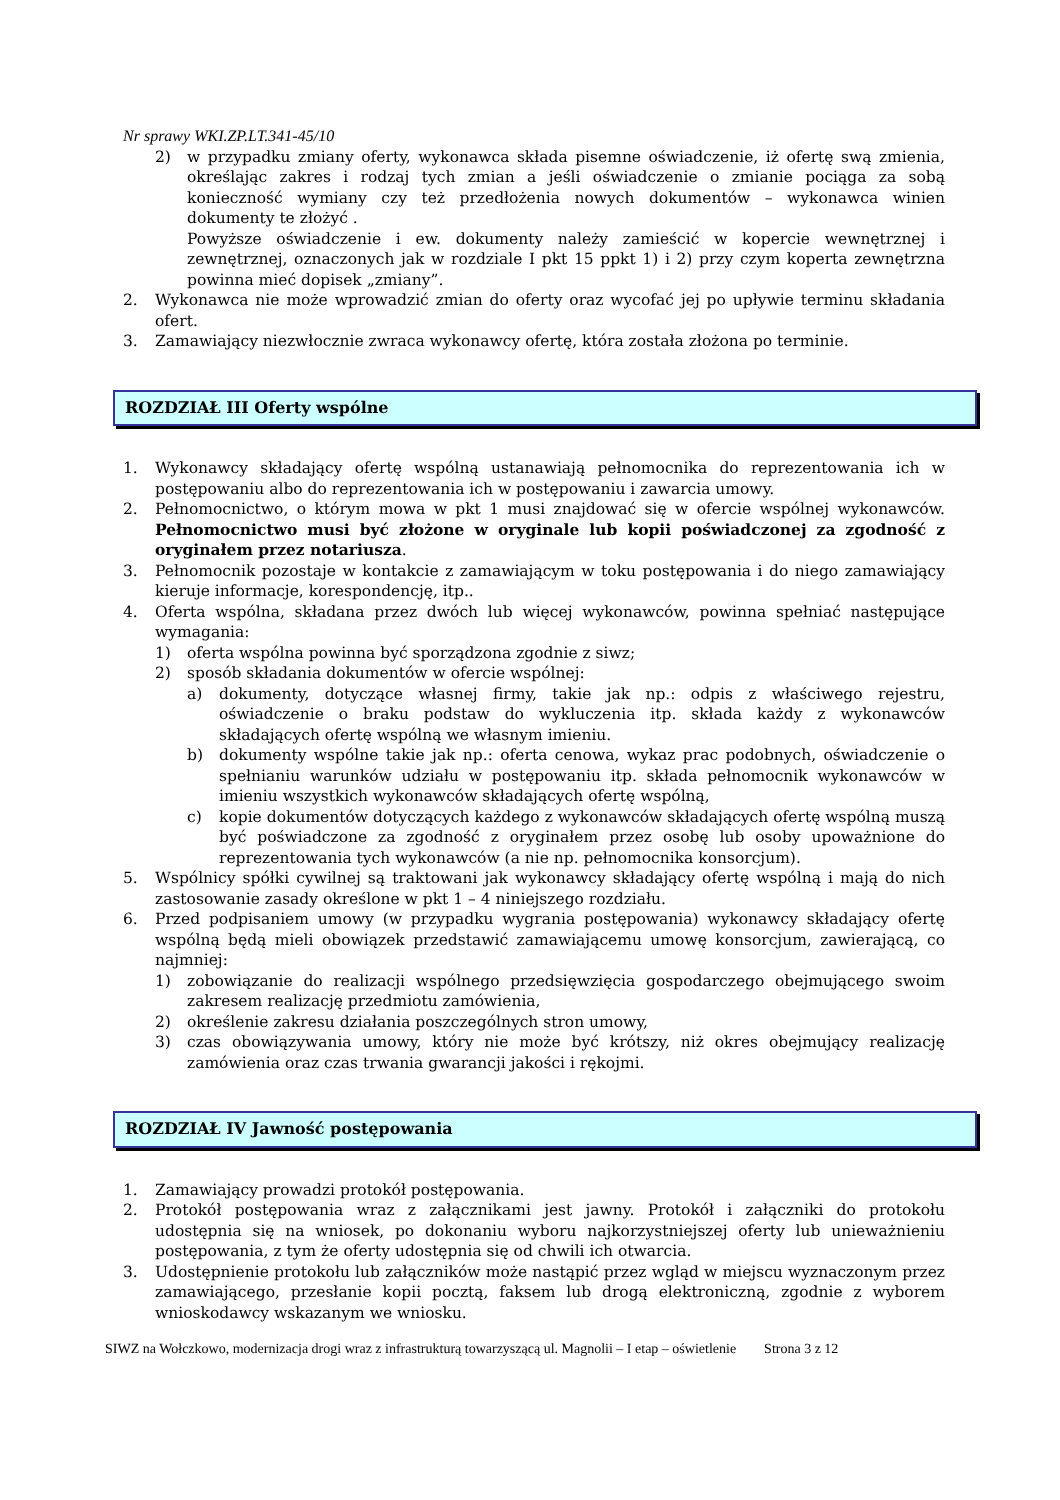Nr sprawy WKI.ZP.LT.341-45/10
2) w przypadku zmiany oferty, wykonawca składa pisemne oświadczenie, iż ofertę swą zmienia, określając zakres i rodzaj tych zmian a jeśli oświadczenie o zmianie pociąga za sobą konieczność wymiany czy też przedłożenia nowych dokumentów – wykonawca winien dokumenty te złożyć .
Powyższe oświadczenie i ew. dokumenty należy zamieścić w kopercie wewnętrznej i zewnętrznej, oznaczonych jak w rozdziale I pkt 15 ppkt 1) i 2) przy czym koperta zewnętrzna powinna mieć dopisek „zmiany”.
2. Wykonawca nie może wprowadzić zmian do oferty oraz wycofać jej po upływie terminu składania ofert.
3. Zamawiający niezwłocznie zwraca wykonawcy ofertę, która została złożona po terminie.
ROZDZIAŁ III Oferty wspólne
1. Wykonawcy składający ofertę wspólną ustanawiają pełnomocnika do reprezentowania ich w postępowaniu albo do reprezentowania ich w postępowaniu i zawarcia umowy.
2. Pełnomocnictwo, o którym mowa w pkt 1 musi znajdować się w ofercie wspólnej wykonawców. Pełnomocnictwo musi być złożone w oryginale lub kopii poświadczonej za zgodność z oryginałem przez notariusza.
3. Pełnomocnik pozostaje w kontakcie z zamawiającym w toku postępowania i do niego zamawiający kieruje informacje, korespondencję, itp..
4. Oferta wspólna, składana przez dwóch lub więcej wykonawców, powinna spełniać następujące wymagania:
1) oferta wspólna powinna być sporządzona zgodnie z siwz;
2) sposób składania dokumentów w ofercie wspólnej:
a) dokumenty, dotyczące własnej firmy, takie jak np.: odpis z właściwego rejestru, oświadczenie o braku podstaw do wykluczenia itp. składa każdy z wykonawców składających ofertę wspólną we własnym imieniu.
b) dokumenty wspólne takie jak np.: oferta cenowa, wykaz prac podobnych, oświadczenie o spełnianiu warunków udziału w postępowaniu itp. składa pełnomocnik wykonawców w imieniu wszystkich wykonawców składających ofertę wspólną,
c) kopie dokumentów dotyczących każdego z wykonawców składających ofertę wspólną muszą być poświadczone za zgodność z oryginałem przez osobę lub osoby upoważnione do reprezentowania tych wykonawców (a nie np. pełnomocnika konsorcjum).
5. Wspólnicy spółki cywilnej są traktowani jak wykonawcy składający ofertę wspólną i mają do nich zastosowanie zasady określone w pkt 1 – 4 niniejszego rozdziału.
6. Przed podpisaniem umowy (w przypadku wygrania postępowania) wykonawcy składający ofertę wspólną będą mieli obowiązek przedstawić zamawiającemu umowę konsorcjum, zawierającą, co najmniej:
1) zobowiązanie do realizacji wspólnego przedsięwzięcia gospodarczego obejmującego swoim zakresem realizację przedmiotu zamówienia,
2) określenie zakresu działania poszczególnych stron umowy,
3) czas obowiązywania umowy, który nie może być krótszy, niż okres obejmujący realizację zamówienia oraz czas trwania gwarancji jakości i rękojmi.
ROZDZIAŁ IV Jawność postępowania
1. Zamawiający prowadzi protokół postępowania.
2. Protokół postępowania wraz z załącznikami jest jawny. Protokół i załączniki do protokołu udostępnia się na wniosek, po dokonaniu wyboru najkorzystniejszej oferty lub unieważnieniu postępowania, z tym że oferty udostępnia się od chwili ich otwarcia.
3. Udostępnienie protokołu lub załączników może nastąpić przez wgląd w miejscu wyznaczonym przez zamawiającego, przesłanie kopii pocztą, faksem lub drogą elektroniczną, zgodnie z wyborem wnioskodawcy wskazanym we wniosku.
SIWZ na Wołczkowo, modernizacja drogi wraz z infrastrukturą towarzyszącą ul. Magnolii – I etap – oświetlenie Strona 3 z 12